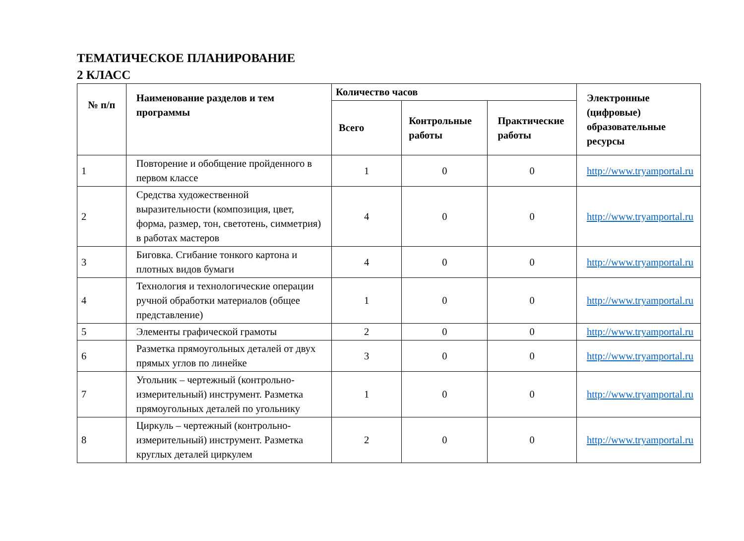ТЕМАТИЧЕСКОЕ ПЛАНИРОВАНИЕ
2 КЛАСС
| № п/п | Наименование разделов и тем программы | Количество часов | | | Электронные (цифровые) образовательные ресурсы |
| --- | --- | --- | --- | --- | --- |
| | | Всего | Контрольные работы | Практические работы | |
| 1 | Повторение и обобщение пройденного в первом классе | 1 | 0 | 0 | http://www.tryamportal.ru |
| 2 | Средства художественной выразительности (композиция, цвет, форма, размер, тон, светотень, симметрия) в работах мастеров | 4 | 0 | 0 | http://www.tryamportal.ru |
| 3 | Биговка. Сгибание тонкого картона и плотных видов бумаги | 4 | 0 | 0 | http://www.tryamportal.ru |
| 4 | Технология и технологические операции ручной обработки материалов (общее представление) | 1 | 0 | 0 | http://www.tryamportal.ru |
| 5 | Элементы графической грамоты | 2 | 0 | 0 | http://www.tryamportal.ru |
| 6 | Разметка прямоугольных деталей от двух прямых углов по линейке | 3 | 0 | 0 | http://www.tryamportal.ru |
| 7 | Угольник – чертежный (контрольно-измерительный) инструмент. Разметка прямоугольных деталей по угольнику | 1 | 0 | 0 | http://www.tryamportal.ru |
| 8 | Циркуль – чертежный (контрольно-измерительный) инструмент. Разметка круглых деталей циркулем | 2 | 0 | 0 | http://www.tryamportal.ru |